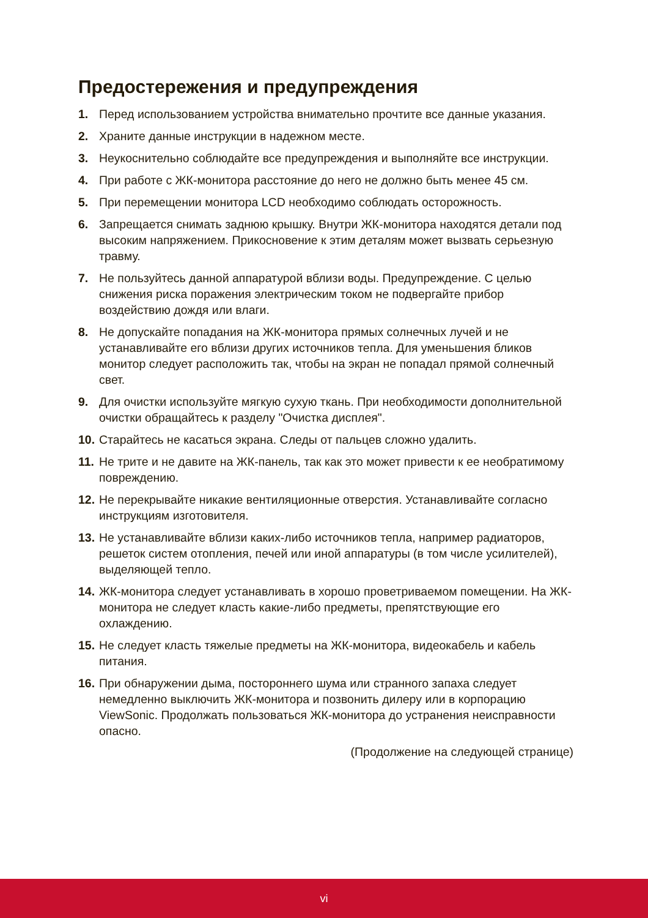Предостережения и предупреждения
1. Перед использованием устройства внимательно прочтите все данные указания.
2. Храните данные инструкции в надежном месте.
3. Неукоснительно соблюдайте все предупреждения и выполняйте все инструкции.
4. При работе с ЖК-монитора расстояние до него не должно быть менее 45 см.
5. При перемещении монитора LCD необходимо соблюдать осторожность.
6. Запрещается снимать заднюю крышку. Внутри ЖК-монитора находятся детали под высоким напряжением. Прикосновение к этим деталям может вызвать серьезную травму.
7. Не пользуйтесь данной аппаратурой вблизи воды. Предупреждение. С целью снижения риска поражения электрическим током не подвергайте прибор воздействию дождя или влаги.
8. Не допускайте попадания на ЖК-монитора прямых солнечных лучей и не устанавливайте его вблизи других источников тепла. Для уменьшения бликов монитор следует расположить так, чтобы на экран не попадал прямой солнечный свет.
9. Для очистки используйте мягкую сухую ткань. При необходимости дополнительной очистки обращайтесь к разделу "Очистка дисплея".
10. Старайтесь не касаться экрана. Следы от пальцев сложно удалить.
11. Не трите и не давите на ЖК-панель, так как это может привести к ее необратимому повреждению.
12. Не перекрывайте никакие вентиляционные отверстия. Устанавливайте согласно инструкциям изготовителя.
13. Не устанавливайте вблизи каких-либо источников тепла, например радиаторов, решеток систем отопления, печей или иной аппаратуры (в том числе усилителей), выделяющей тепло.
14. ЖК-монитора следует устанавливать в хорошо проветриваемом помещении. На ЖК-монитора не следует класть какие-либо предметы, препятствующие его охлаждению.
15. Не следует класть тяжелые предметы на ЖК-монитора, видеокабель и кабель питания.
16. При обнаружении дыма, постороннего шума или странного запаха следует немедленно выключить ЖК-монитора и позвонить дилеру или в корпорацию ViewSonic. Продолжать пользоваться ЖК-монитора до устранения неисправности опасно.
(Продолжение на следующей странице)
vi